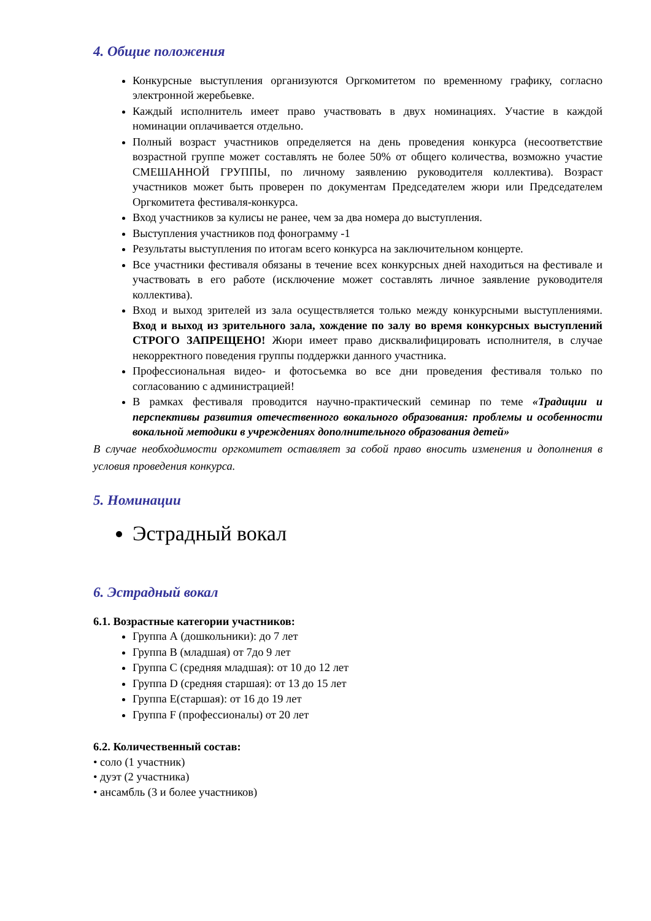4. Общие положения
Конкурсные выступления организуются Оргкомитетом по временному графику, согласно электронной жеребьевке.
Каждый исполнитель имеет право участвовать в двух номинациях. Участие в каждой номинации оплачивается отдельно.
Полный возраст участников определяется на день проведения конкурса (несоответствие возрастной группе может составлять не более 50% от общего количества, возможно участие СМЕШАННОЙ ГРУППЫ, по личному заявлению руководителя коллектива). Возраст участников может быть проверен по документам Председателем жюри или Председателем Оргкомитета фестиваля-конкурса.
Вход участников за кулисы не ранее, чем за два номера до выступления.
Выступления участников под фонограмму -1
Результаты выступления по итогам всего конкурса на заключительном концерте.
Все участники фестиваля обязаны в течение всех конкурсных дней находиться на фестивале и участвовать в его работе (исключение может составлять личное заявление руководителя коллектива).
Вход и выход зрителей из зала осуществляется только между конкурсными выступлениями. Вход и выход из зрительного зала, хождение по залу во время конкурсных выступлений СТРОГО ЗАПРЕЩЕНО! Жюри имеет право дисквалифицировать исполнителя, в случае некорректного поведения группы поддержки данного участника.
Профессиональная видео- и фотосъемка во все дни проведения фестиваля только по согласованию с администрацией!
В рамках фестиваля проводится научно-практический семинар по теме «Традиции и перспективы развития отечественного вокального образования: проблемы и особенности вокальной методики в учреждениях дополнительного образования детей»
В случае необходимости оргкомитет оставляет за собой право вносить изменения и дополнения в условия проведения конкурса.
5. Номинации
Эстрадный вокал
6. Эстрадный вокал
6.1. Возрастные категории участников:
Группа А (дошкольники): до 7 лет
Группа В (младшая) от 7до 9 лет
Группа С (средняя младшая): от 10 до 12 лет
Группа D (средняя старшая): от 13 до 15 лет
Группа Е(старшая): от 16 до 19 лет
Группа F (профессионалы) от 20 лет
6.2. Количественный состав:
• соло (1 участник)
• дуэт (2 участника)
• ансамбль (3 и более участников)